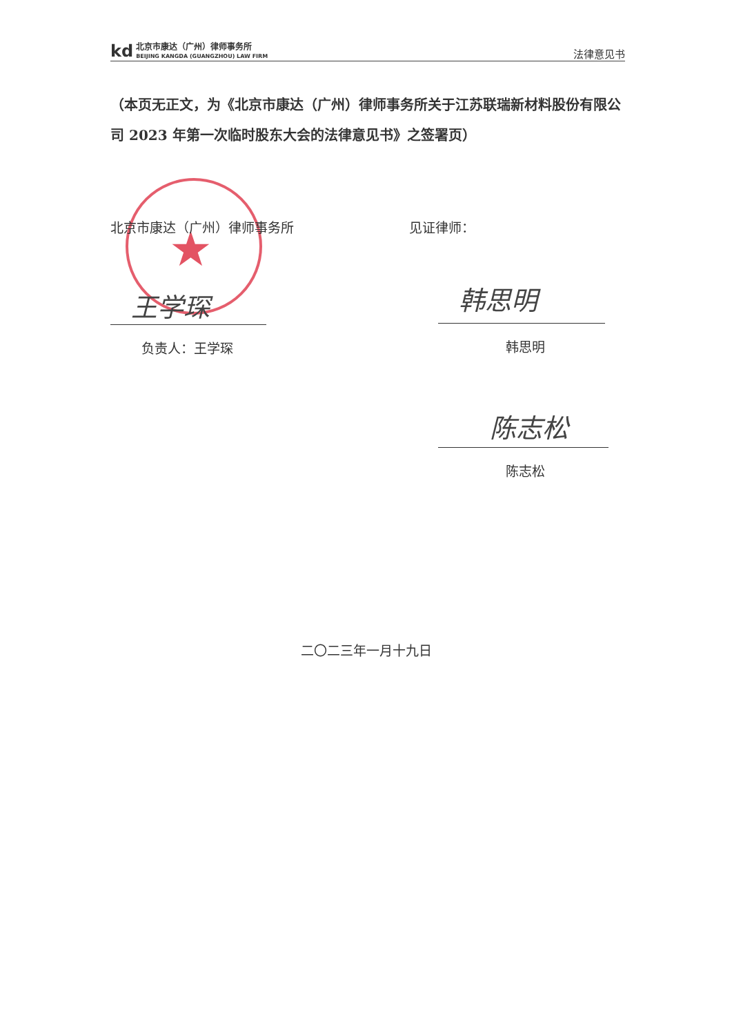kd
北京市康达（广州）律师事务所
BEIJING KANGDA (GUANGZHOU) LAW FIRM
法律意见书
（本页无正文，为《北京市康达（广州）律师事务所关于江苏联瑞新材料股份有限公司 2023 年第一次临时股东大会的法律意见书》之签署页）
★
北京市康达（广州）律师事务所 见证律师：
王学琛
负责人：王学琛
韩思明
韩思明
陈志松
陈志松
二〇二三年一月十九日